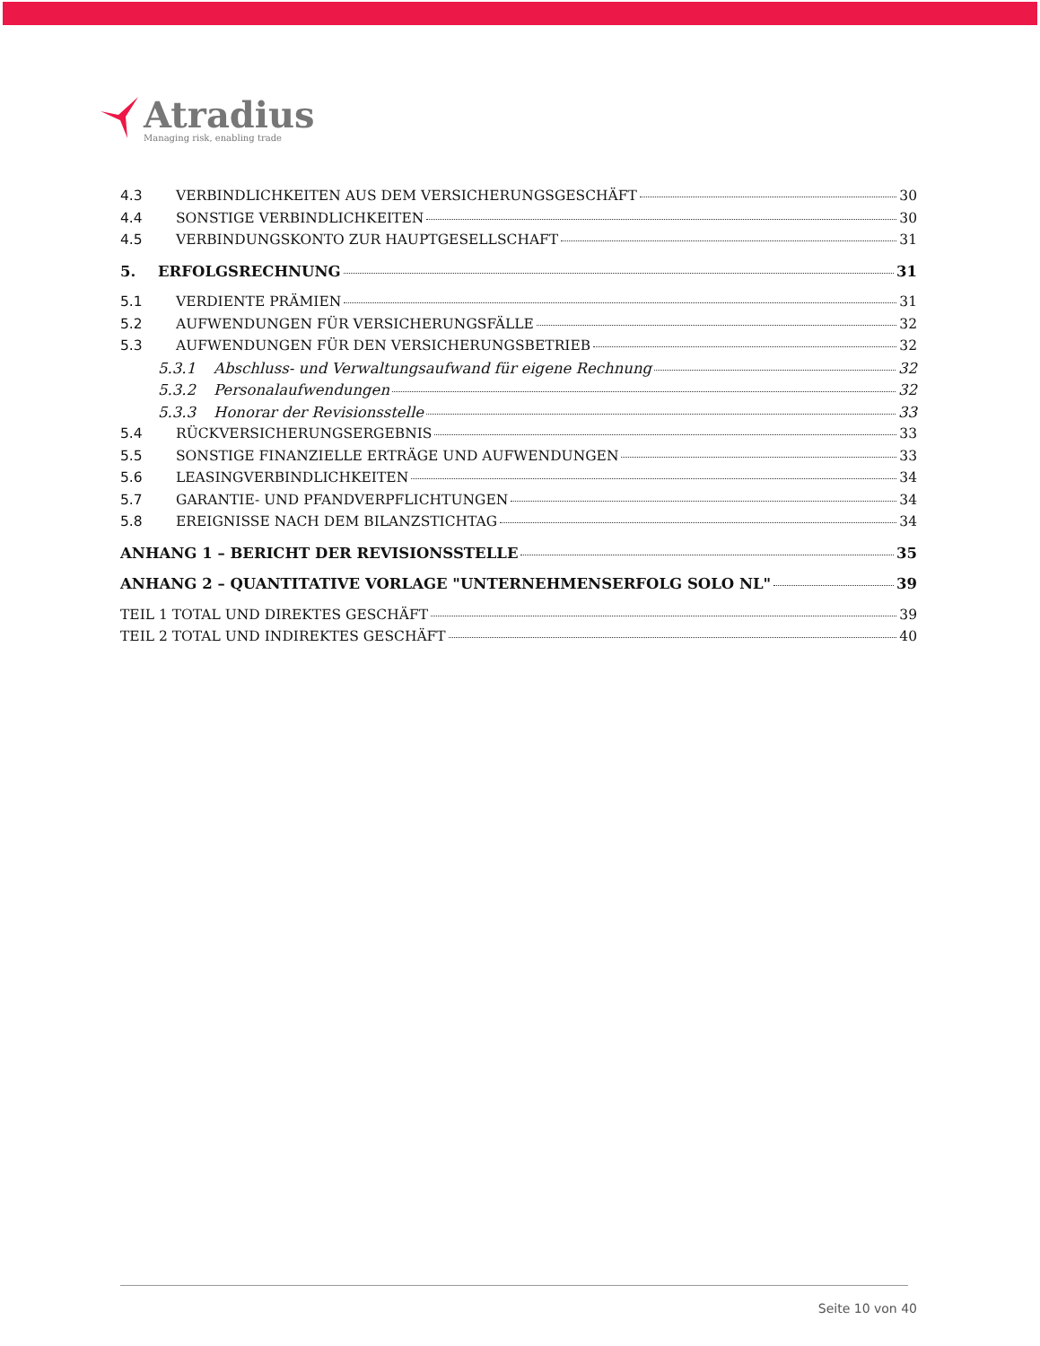Atradius
Managing risk, enabling trade
4.3 VERBINDLICHKEITEN AUS DEM VERSICHERUNGSGESCHÄFT 30
4.4 SONSTIGE VERBINDLICHKEITEN 30
4.5 VERBINDUNGSKONTO ZUR HAUPTGESELLSCHAFT 31
5. ERFOLGSRECHNUNG 31
5.1 VERDIENTE PRÄMIEN 31
5.2 AUFWENDUNGEN FÜR VERSICHERUNGSFÄLLE 32
5.3 AUFWENDUNGEN FÜR DEN VERSICHERUNGSBETRIEB 32
5.3.1 Abschluss- und Verwaltungsaufwand für eigene Rechnung 32
5.3.2 Personalaufwendungen 32
5.3.3 Honorar der Revisionsstelle 33
5.4 RÜCKVERSICHERUNGSERGEBNIS 33
5.5 SONSTIGE FINANZIELLE ERTRÄGE UND AUFWENDUNGEN 33
5.6 LEASINGVERBINDLICHKEITEN 34
5.7 GARANTIE- UND PFANDVERPFLICHTUNGEN 34
5.8 EREIGNISSE NACH DEM BILANZSTICHTAG 34
ANHANG 1 – BERICHT DER REVISIONSSTELLE 35
ANHANG 2 – QUANTITATIVE VORLAGE "UNTERNEHMENSERFOLG SOLO NL" 39
TEIL 1 TOTAL UND DIREKTES GESCHÄFT 39
TEIL 2 TOTAL UND INDIREKTES GESCHÄFT 40
Seite 10 von 40